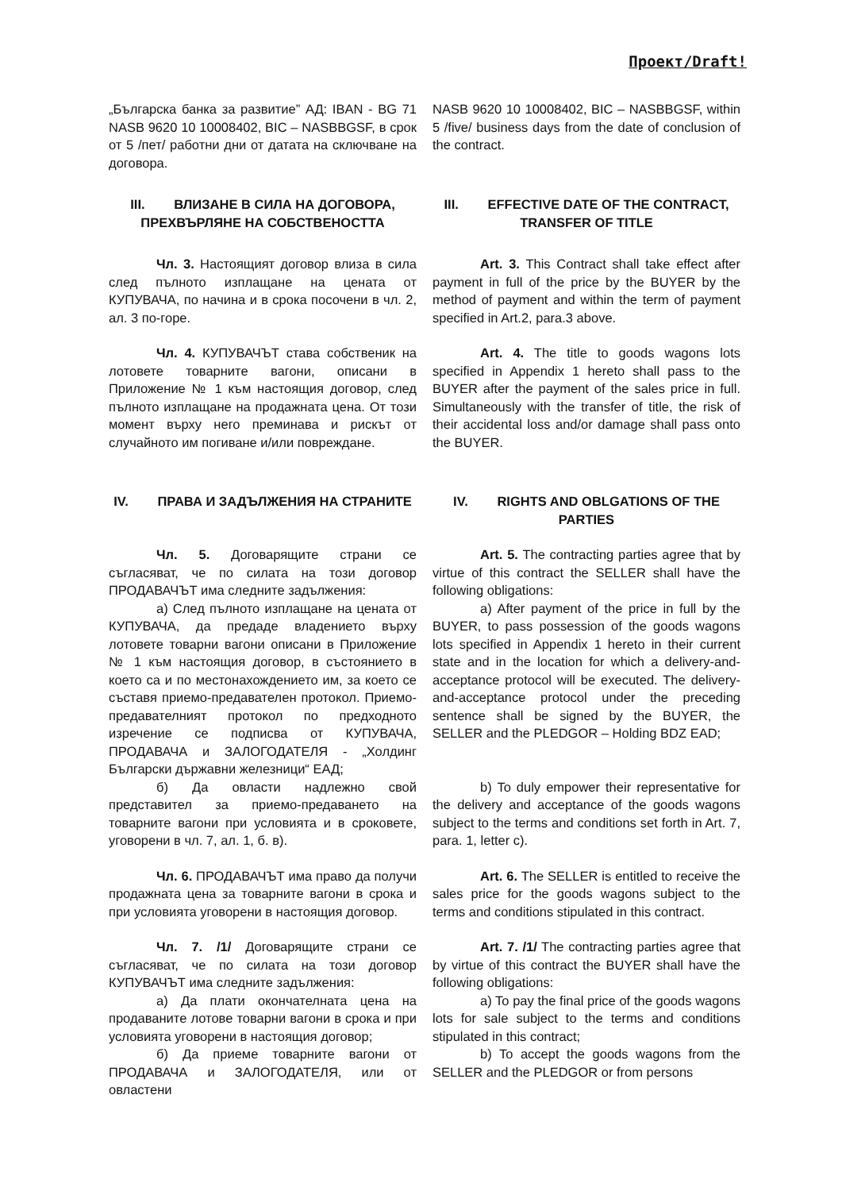Проект/Draft!
„Българска банка за развитие” АД: IBAN - BG 71 NASB 9620 10 10008402, BIC – NASBBGSF, в срок от 5 /пет/ работни дни от датата на сключване на договора.
NASB 9620 10 10008402, BIC – NASBBGSF, within 5 /five/ business days from the date of conclusion of the contract.
III. ВЛИЗАНЕ В СИЛА НА ДОГОВОРА, ПРЕХВЪРЛЯНЕ НА СОБСТВЕНОСТТА
III. EFFECTIVE DATE OF THE CONTRACT, TRANSFER OF TITLE
Чл. 3. Настоящият договор влиза в сила след пълното изплащане на цената от КУПУВАЧА, по начина и в срока посочени в чл. 2, ал. 3 по-горе.
Art. 3. This Contract shall take effect after payment in full of the price by the BUYER by the method of payment and within the term of payment specified in Art.2, para.3 above.
Чл. 4. КУПУВАЧЪТ става собственик на лотовете товарните вагони, описани в Приложение № 1 към настоящия договор, след пълното изплащане на продажната цена. От този момент върху него преминава и рискът от случайното им погиване и/или повреждане.
Art. 4. The title to goods wagons lots specified in Appendix 1 hereto shall pass to the BUYER after the payment of the sales price in full. Simultaneously with the transfer of title, the risk of their accidental loss and/or damage shall pass onto the BUYER.
IV. ПРАВА И ЗАДЪЛЖЕНИЯ НА СТРАНИТЕ
IV. RIGHTS AND OBLGATIONS OF THE PARTIES
Чл. 5. Договарящите страни се съгласяват, че по силата на този договор ПРОДАВАЧЪТ има следните задължения:
а) След пълното изплащане на цената от КУПУВАЧА, да предаде владението върху лотовете товарни вагони описани в Приложение № 1 към настоящия договор, в състоянието в което са и по местонахождението им, за което се съставя приемо-предавателен протокол. Приемо-предавателният протокол по предходното изречение се подписва от КУПУВАЧА, ПРОДАВАЧА и ЗАЛОГОДАТЕЛЯ - „Холдинг Български държавни железници“ ЕАД;
б) Да овласти надлежно свой представител за приемо-предаването на товарните вагони при условията и в сроковете, уговорени в чл. 7, ал. 1, б. в).
Art. 5. The contracting parties agree that by virtue of this contract the SELLER shall have the following obligations:
a) After payment of the price in full by the BUYER, to pass possession of the goods wagons lots specified in Appendix 1 hereto in their current state and in the location for which a delivery-and-acceptance protocol will be executed. The delivery-and-acceptance protocol under the preceding sentence shall be signed by the BUYER, the SELLER and the PLEDGOR – Holding BDZ EAD;
b) To duly empower their representative for the delivery and acceptance of the goods wagons subject to the terms and conditions set forth in Art. 7, para. 1, letter c).
Чл. 6. ПРОДАВАЧЪТ има право да получи продажната цена за товарните вагони в срока и при условията уговорени в настоящия договор.
Art. 6. The SELLER is entitled to receive the sales price for the goods wagons subject to the terms and conditions stipulated in this contract.
Чл. 7. /1/ Договарящите страни се съгласяват, че по силата на този договор КУПУВАЧЪТ има следните задължения:
а) Да плати окончателната цена на продаваните лотове товарни вагони в срока и при условията уговорени в настоящия договор;
б) Да приеме товарните вагони от ПРОДАВАЧА и ЗАЛОГОДАТЕЛЯ, или от овластени
Art. 7. /1/ The contracting parties agree that by virtue of this contract the BUYER shall have the following obligations:
a) To pay the final price of the goods wagons lots for sale subject to the terms and conditions stipulated in this contract;
b) To accept the goods wagons from the SELLER and the PLEDGOR or from persons